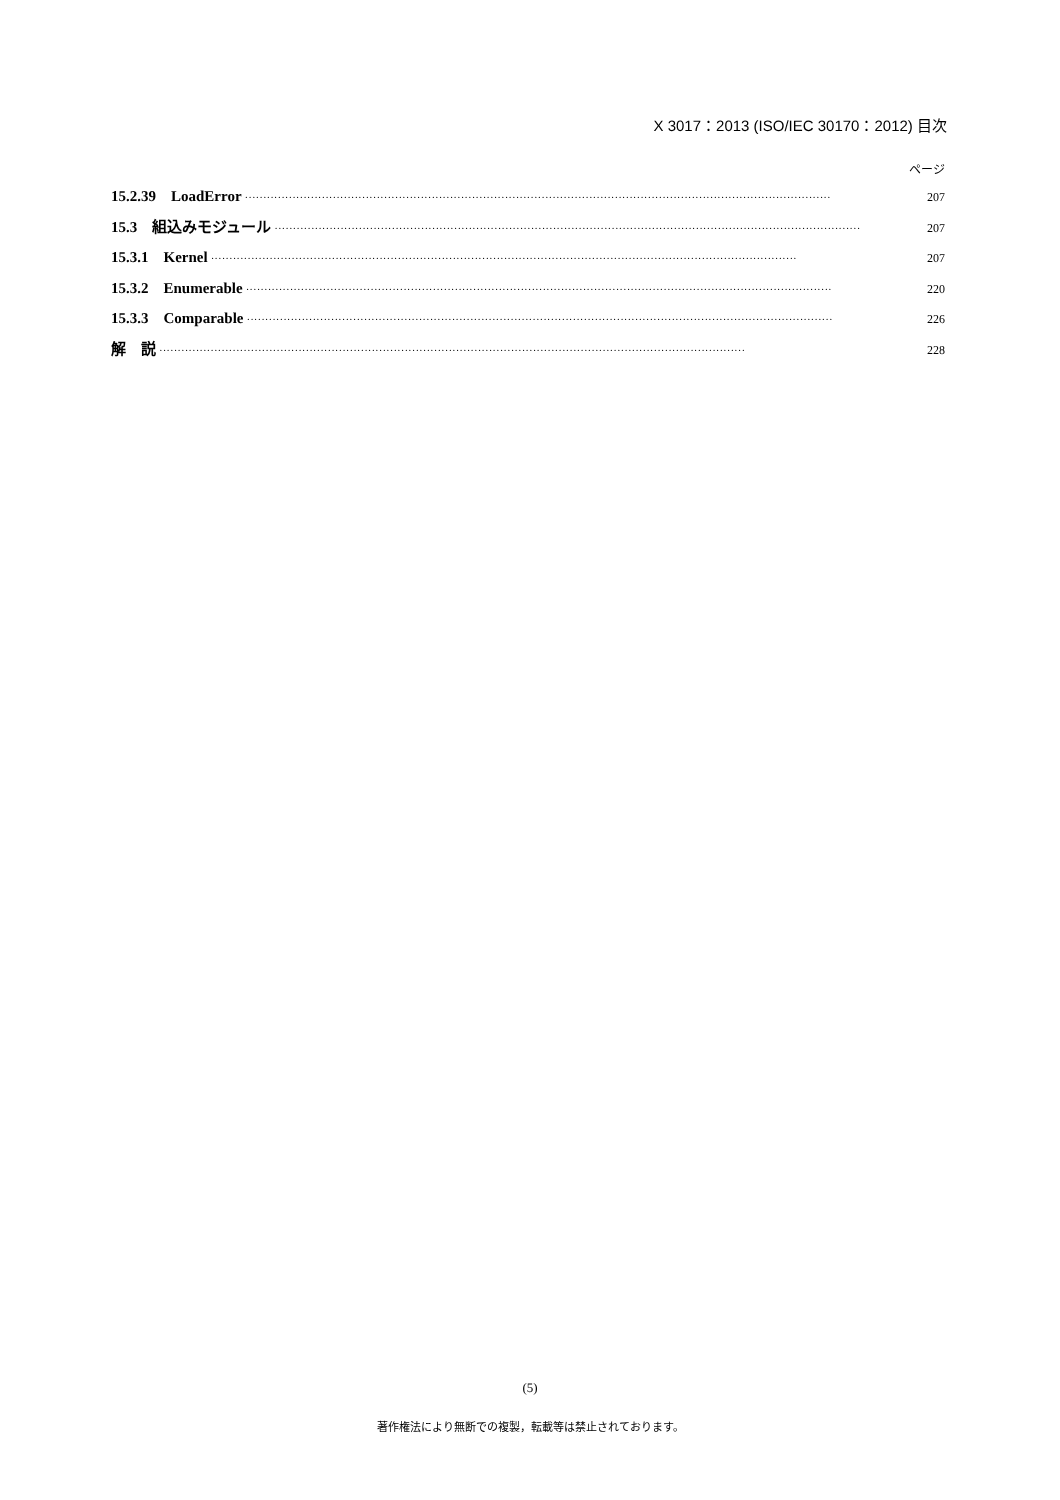X 3017：2013 (ISO/IEC 30170：2012) 目次
ページ
15.2.39　LoadError 207
15.3　組込みモジュール 207
15.3.1　Kernel 207
15.3.2　Enumerable 220
15.3.3　Comparable 226
解　説 228
(5)
著作権法により無断での複製，転載等は禁止されております。